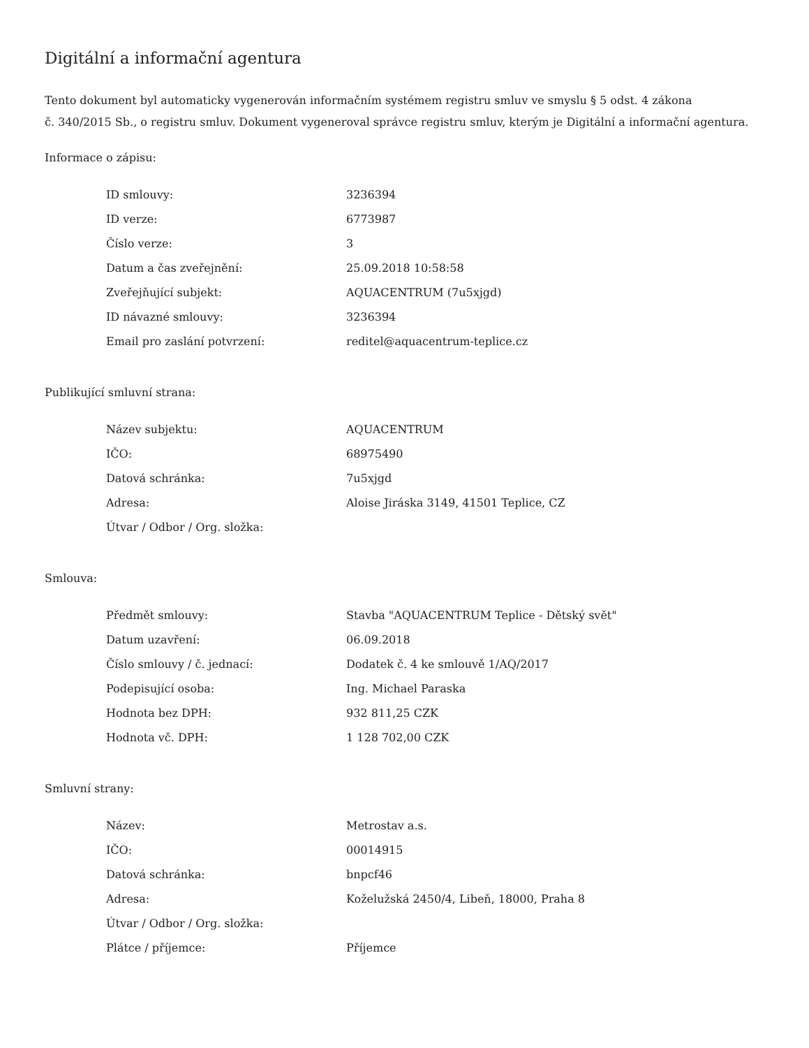Digitální a informační agentura
Tento dokument byl automaticky vygenerován informačním systémem registru smluv ve smyslu § 5 odst. 4 zákona
č. 340/2015 Sb., o registru smluv. Dokument vygeneroval správce registru smluv, kterým je Digitální a informační agentura.
Informace o zápisu:
| ID smlouvy: | 3236394 |
| ID verze: | 6773987 |
| Číslo verze: | 3 |
| Datum a čas zveřejnění: | 25.09.2018 10:58:58 |
| Zveřejňující subjekt: | AQUACENTRUM (7u5xjgd) |
| ID návazné smlouvy: | 3236394 |
| Email pro zaslání potvrzení: | reditel@aquacentrum-teplice.cz |
Publikující smluvní strana:
| Název subjektu: | AQUACENTRUM |
| IČO: | 68975490 |
| Datová schránka: | 7u5xjgd |
| Adresa: | Aloise Jiráska 3149, 41501 Teplice, CZ |
| Útvar / Odbor / Org. složka: | |
Smlouva:
| Předmět smlouvy: | Stavba "AQUACENTRUM Teplice - Dětský svět" |
| Datum uzavření: | 06.09.2018 |
| Číslo smlouvy / č. jednací: | Dodatek č. 4 ke smlouvě 1/AQ/2017 |
| Podepisující osoba: | Ing. Michael Paraska |
| Hodnota bez DPH: | 932 811,25 CZK |
| Hodnota vč. DPH: | 1 128 702,00 CZK |
Smluvní strany:
| Název: | Metrostav a.s. |
| IČO: | 00014915 |
| Datová schránka: | bnpcf46 |
| Adresa: | Koželužská 2450/4, Libeň, 18000, Praha 8 |
| Útvar / Odbor / Org. složka: | |
| Plátce / příjemce: | Příjemce |